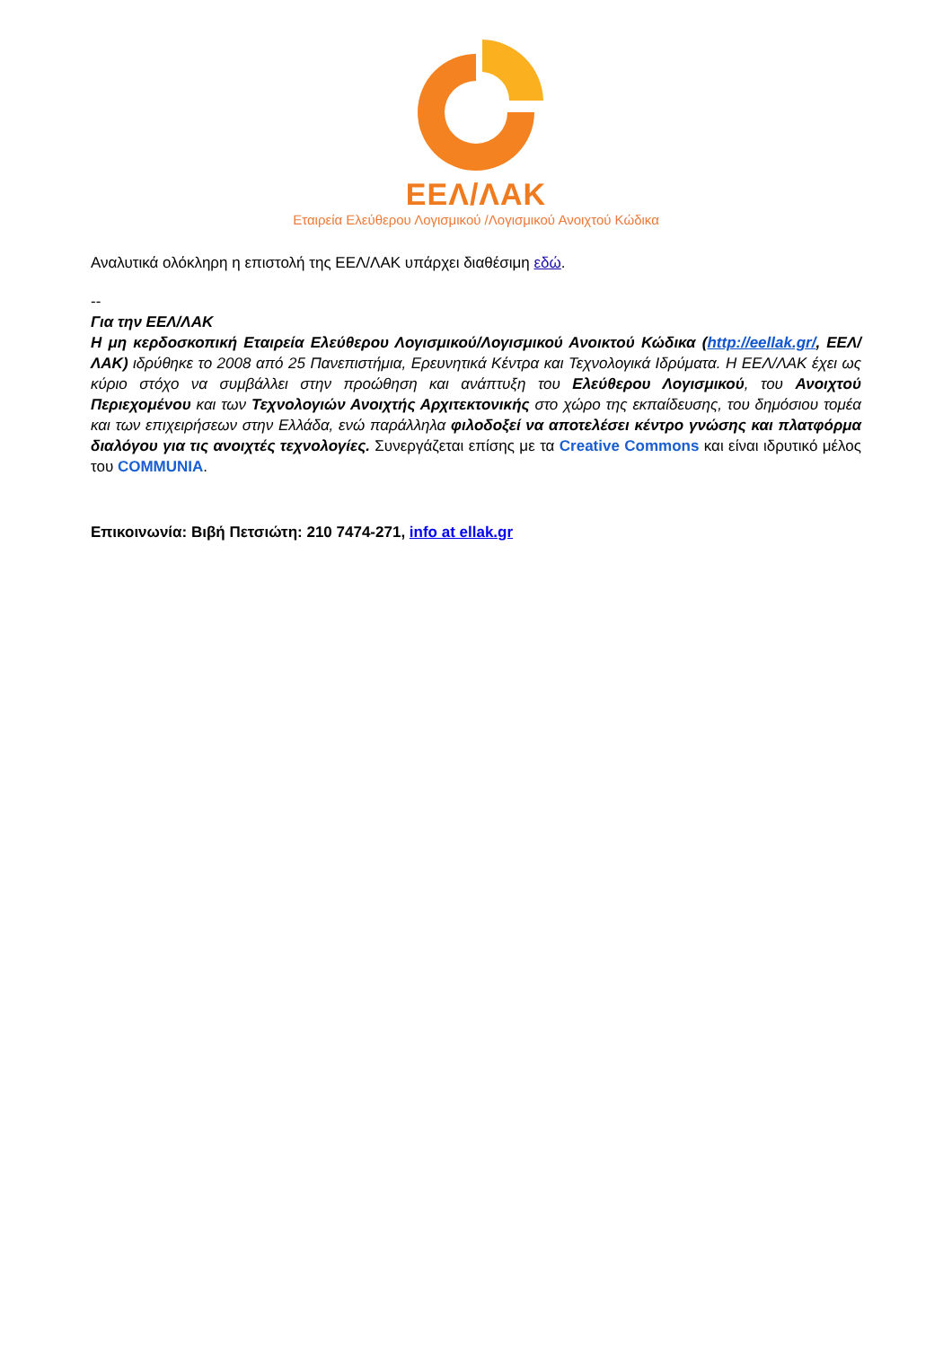ΕΕΛ/ΛΑΚ
Εταιρεία Ελεύθερου Λογισμικού /Λογισμικού Ανοιχτού Κώδικα
Αναλυτικά ολόκληρη η επιστολή της ΕΕΛ/ΛΑΚ υπάρχει διαθέσιμη εδώ.
--
Για την ΕΕΛ/ΛΑΚ
Η μη κερδοσκοπική Εταιρεία Ελεύθερου Λογισμικού/Λογισμικού Ανοικτού Κώδικα (http://eellak.gr/, ΕΕΛ/ΛΑΚ) ιδρύθηκε το 2008 από 25 Πανεπιστήμια, Ερευνητικά Κέντρα και Τεχνολογικά Ιδρύματα. Η ΕΕΛ/ΛΑΚ έχει ως κύριο στόχο να συμβάλλει στην προώθηση και ανάπτυξη του Ελεύθερου Λογισμικού, του Ανοιχτού Περιεχομένου και των Τεχνολογιών Ανοιχτής Αρχιτεκτονικής στο χώρο της εκπαίδευσης, του δημόσιου τομέα και των επιχειρήσεων στην Ελλάδα, ενώ παράλληλα φιλοδοξεί να αποτελέσει κέντρο γνώσης και πλατφόρμα διαλόγου για τις ανοιχτές τεχνολογίες. Συνεργάζεται επίσης με τα Creative Commons και είναι ιδρυτικό μέλος του COMMUNIA.
Επικοινωνία: Βιβή Πετσιώτη: 210 7474-271, info at ellak.gr